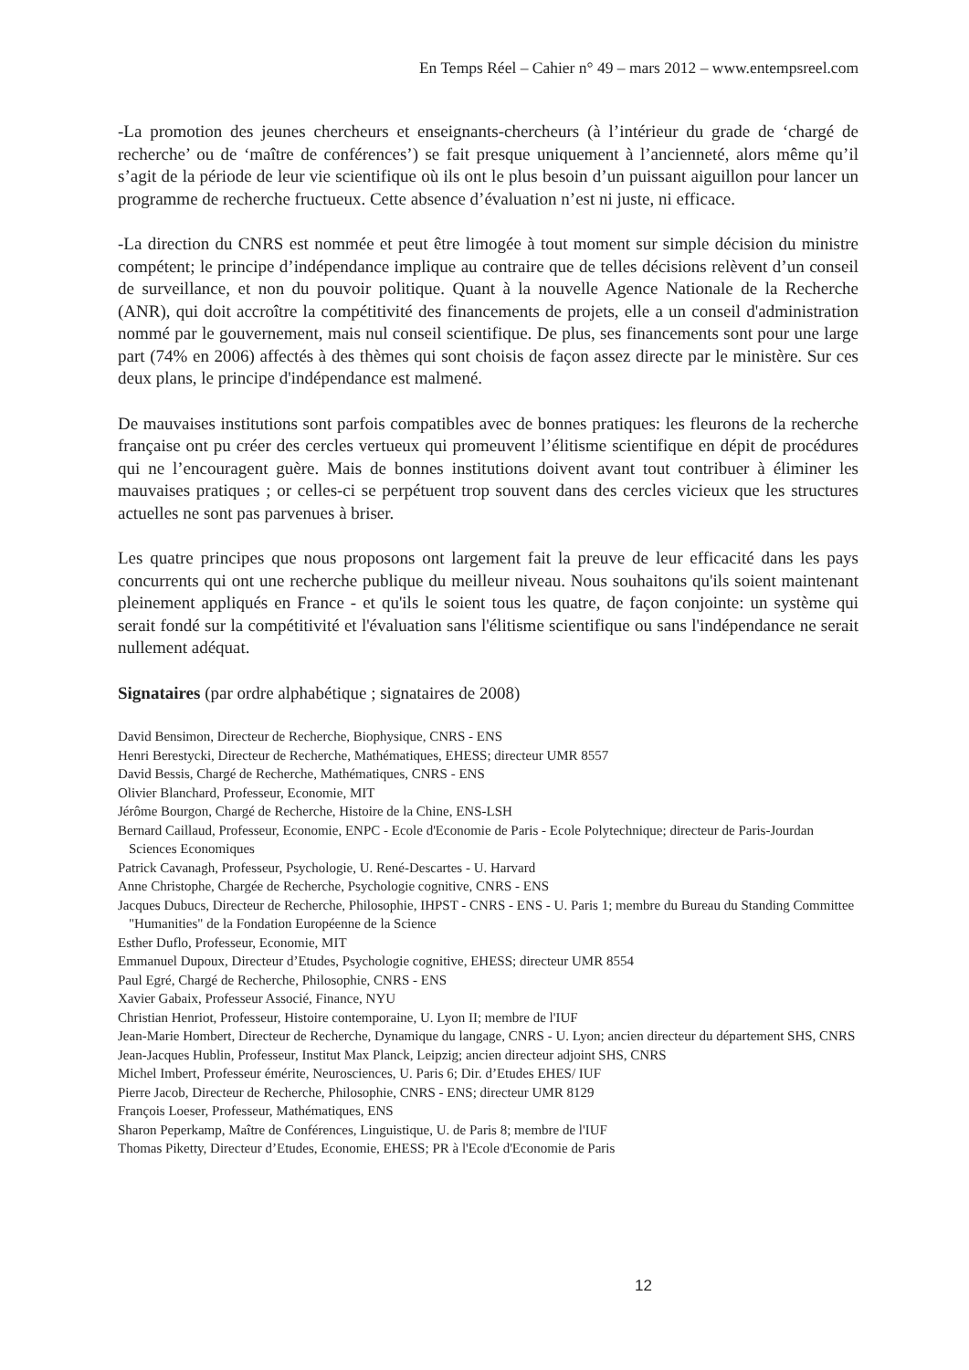En Temps Réel – Cahier n° 49 – mars 2012 – www.entempsreel.com
-La promotion des jeunes chercheurs et enseignants-chercheurs (à l’intérieur du grade de ‘chargé de recherche’ ou de ‘maître de conférences’) se fait presque uniquement à l’ancienneté, alors même qu’il s’agit de la période de leur vie scientifique où ils ont le plus besoin d’un puissant aiguillon pour lancer un programme de recherche fructueux. Cette absence d’évaluation n’est ni juste, ni efficace.
-La direction du CNRS est nommée et peut être limogée à tout moment sur simple décision du ministre compétent; le principe d’indépendance implique au contraire que de telles décisions relèvent d’un conseil de surveillance, et non du pouvoir politique. Quant à la nouvelle Agence Nationale de la Recherche (ANR), qui doit accroître la compétitivité des financements de projets, elle a un conseil d'administration nommé par le gouvernement, mais nul conseil scientifique. De plus, ses financements sont pour une large part (74% en 2006) affectés à des thèmes qui sont choisis de façon assez directe par le ministère. Sur ces deux plans, le principe d'indépendance est malmené.
De mauvaises institutions sont parfois compatibles avec de bonnes pratiques: les fleurons de la recherche française ont pu créer des cercles vertueux qui promeuvent l’élitisme scientifique en dépit de procédures qui ne l’encouragent guère. Mais de bonnes institutions doivent avant tout contribuer à éliminer les mauvaises pratiques ; or celles-ci se perpétuent trop souvent dans des cercles vicieux que les structures actuelles ne sont pas parvenues à briser.
Les quatre principes que nous proposons ont largement fait la preuve de leur efficacité dans les pays concurrents qui ont une recherche publique du meilleur niveau. Nous souhaitons qu'ils soient maintenant pleinement appliqués en France - et qu'ils le soient tous les quatre, de façon conjointe: un système qui serait fondé sur la compétitivité et l'évaluation sans l'élitisme scientifique ou sans l'indépendance ne serait nullement adéquat.
Signataires (par ordre alphabétique ; signataires de 2008)
David Bensimon, Directeur de Recherche, Biophysique, CNRS - ENS
Henri Berestycki, Directeur de Recherche, Mathématiques, EHESS; directeur UMR 8557
David Bessis, Chargé de Recherche, Mathématiques, CNRS - ENS
Olivier Blanchard, Professeur, Economie, MIT
Jérôme Bourgon, Chargé de Recherche, Histoire de la Chine, ENS-LSH
Bernard Caillaud, Professeur, Economie, ENPC - Ecole d'Economie de Paris - Ecole Polytechnique; directeur de Paris-Jourdan Sciences Economiques
Patrick Cavanagh, Professeur, Psychologie, U. René-Descartes - U. Harvard
Anne Christophe, Chargée de Recherche, Psychologie cognitive, CNRS - ENS
Jacques Dubucs, Directeur de Recherche, Philosophie, IHPST - CNRS - ENS - U. Paris 1; membre du Bureau du Standing Committee "Humanities" de la Fondation Européenne de la Science
Esther Duflo, Professeur, Economie, MIT
Emmanuel Dupoux, Directeur d’Etudes, Psychologie cognitive, EHESS; directeur UMR 8554
Paul Egré, Chargé de Recherche, Philosophie, CNRS - ENS
Xavier Gabaix, Professeur Associé, Finance, NYU
Christian Henriot, Professeur, Histoire contemporaine, U. Lyon II; membre de l'IUF
Jean-Marie Hombert, Directeur de Recherche, Dynamique du langage, CNRS - U. Lyon; ancien directeur du département SHS, CNRS
Jean-Jacques Hublin, Professeur, Institut Max Planck, Leipzig; ancien directeur adjoint SHS, CNRS
Michel Imbert, Professeur émérite, Neurosciences, U. Paris 6; Dir. d’Etudes EHES/ IUF
Pierre Jacob, Directeur de Recherche, Philosophie, CNRS - ENS; directeur UMR 8129
François Loeser, Professeur, Mathématiques, ENS
Sharon Peperkamp, Maître de Conférences, Linguistique, U. de Paris 8; membre de l'IUF
Thomas Piketty, Directeur d’Etudes, Economie, EHESS; PR à l'Ecole d'Economie de Paris
12